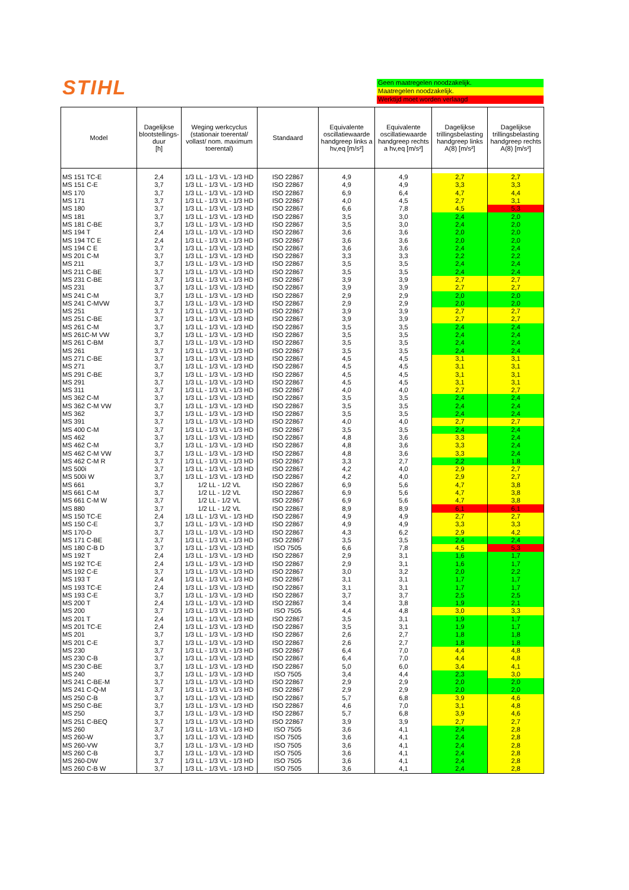STIHL
Geen maatregelen noodzakelijk.
Maatregelen noodzakelijk.
Werktijd moet worden verlaagd
| Model | Dagelijkse blootstellings-duur [h] | Weging werkcyclus (stationair toerental/ vollast/ nom. maximum toerental) | Standaard | Equivalente oscillatiewaarde handgreep links a hv,eq [m/s²] | Equivalente oscillatiewaarde handgreep rechts a hv,eq [m/s²] | Dagelijkse trillingsbelasting handgreep links A(8) [m/s²] | Dagelijkse trillingsbelasting handgreep rechts A(8) [m/s²] |
| --- | --- | --- | --- | --- | --- | --- | --- |
| MS 151 TC-E | 2,4 | 1/3 LL - 1/3 VL - 1/3 HD | ISO 22867 | 4,9 | 4,9 | 2,7 | 2,7 |
| MS 151 C-E | 3,7 | 1/3 LL - 1/3 VL - 1/3 HD | ISO 22867 | 4,9 | 4,9 | 3,3 | 3,3 |
| MS 170 | 3,7 | 1/3 LL - 1/3 VL - 1/3 HD | ISO 22867 | 6,9 | 6,4 | 4,7 | 4,4 |
| MS 171 | 3,7 | 1/3 LL - 1/3 VL - 1/3 HD | ISO 22867 | 4,0 | 4,5 | 2,7 | 3,1 |
| MS 180 | 3,7 | 1/3 LL - 1/3 VL - 1/3 HD | ISO 22867 | 6,6 | 7,8 | 4,5 | 5,3 |
| MS 181 | 3,7 | 1/3 LL - 1/3 VL - 1/3 HD | ISO 22867 | 3,5 | 3,0 | 2,4 | 2,0 |
| MS 181 C-BE | 3,7 | 1/3 LL - 1/3 VL - 1/3 HD | ISO 22867 | 3,5 | 3,0 | 2,4 | 2,0 |
| MS 194 T | 2,4 | 1/3 LL - 1/3 VL - 1/3 HD | ISO 22867 | 3,6 | 3,6 | 2,0 | 2,0 |
| MS 194 TC E | 2,4 | 1/3 LL - 1/3 VL - 1/3 HD | ISO 22867 | 3,6 | 3,6 | 2,0 | 2,0 |
| MS 194 C E | 3,7 | 1/3 LL - 1/3 VL - 1/3 HD | ISO 22867 | 3,6 | 3,6 | 2,4 | 2,4 |
| MS 201 C-M | 3,7 | 1/3 LL - 1/3 VL - 1/3 HD | ISO 22867 | 3,3 | 3,3 | 2,2 | 2,2 |
| MS 211 | 3,7 | 1/3 LL - 1/3 VL - 1/3 HD | ISO 22867 | 3,5 | 3,5 | 2,4 | 2,4 |
| MS 211 C-BE | 3,7 | 1/3 LL - 1/3 VL - 1/3 HD | ISO 22867 | 3,5 | 3,5 | 2,4 | 2,4 |
| MS 231 C-BE | 3,7 | 1/3 LL - 1/3 VL - 1/3 HD | ISO 22867 | 3,9 | 3,9 | 2,7 | 2,7 |
| MS 231 | 3,7 | 1/3 LL - 1/3 VL - 1/3 HD | ISO 22867 | 3,9 | 3,9 | 2,7 | 2,7 |
| MS 241 C-M | 3,7 | 1/3 LL - 1/3 VL - 1/3 HD | ISO 22867 | 2,9 | 2,9 | 2,0 | 2,0 |
| MS 241 C-MVW | 3,7 | 1/3 LL - 1/3 VL - 1/3 HD | ISO 22867 | 2,9 | 2,9 | 2,0 | 2,0 |
| MS 251 | 3,7 | 1/3 LL - 1/3 VL - 1/3 HD | ISO 22867 | 3,9 | 3,9 | 2,7 | 2,7 |
| MS 251 C-BE | 3,7 | 1/3 LL - 1/3 VL - 1/3 HD | ISO 22867 | 3,9 | 3,9 | 2,7 | 2,7 |
| MS 261 C-M | 3,7 | 1/3 LL - 1/3 VL - 1/3 HD | ISO 22867 | 3,5 | 3,5 | 2,4 | 2,4 |
| MS 261C-M VW | 3,7 | 1/3 LL - 1/3 VL - 1/3 HD | ISO 22867 | 3,5 | 3,5 | 2,4 | 2,4 |
| MS 261 C-BM | 3,7 | 1/3 LL - 1/3 VL - 1/3 HD | ISO 22867 | 3,5 | 3,5 | 2,4 | 2,4 |
| MS 261 | 3,7 | 1/3 LL - 1/3 VL - 1/3 HD | ISO 22867 | 3,5 | 3,5 | 2,4 | 2,4 |
| MS 271 C-BE | 3,7 | 1/3 LL - 1/3 VL - 1/3 HD | ISO 22867 | 4,5 | 4,5 | 3,1 | 3,1 |
| MS 271 | 3,7 | 1/3 LL - 1/3 VL - 1/3 HD | ISO 22867 | 4,5 | 4,5 | 3,1 | 3,1 |
| MS 291 C-BE | 3,7 | 1/3 LL - 1/3 VL - 1/3 HD | ISO 22867 | 4,5 | 4,5 | 3,1 | 3,1 |
| MS 291 | 3,7 | 1/3 LL - 1/3 VL - 1/3 HD | ISO 22867 | 4,5 | 4,5 | 3,1 | 3,1 |
| MS 311 | 3,7 | 1/3 LL - 1/3 VL - 1/3 HD | ISO 22867 | 4,0 | 4,0 | 2,7 | 2,7 |
| MS 362 C-M | 3,7 | 1/3 LL - 1/3 VL - 1/3 HD | ISO 22867 | 3,5 | 3,5 | 2,4 | 2,4 |
| MS 362 C-M VW | 3,7 | 1/3 LL - 1/3 VL - 1/3 HD | ISO 22867 | 3,5 | 3,5 | 2,4 | 2,4 |
| MS 362 | 3,7 | 1/3 LL - 1/3 VL - 1/3 HD | ISO 22867 | 3,5 | 3,5 | 2,4 | 2,4 |
| MS 391 | 3,7 | 1/3 LL - 1/3 VL - 1/3 HD | ISO 22867 | 4,0 | 4,0 | 2,7 | 2,7 |
| MS 400 C-M | 3,7 | 1/3 LL - 1/3 VL - 1/3 HD | ISO 22867 | 3,5 | 3,5 | 2,4 | 2,4 |
| MS 462 | 3,7 | 1/3 LL - 1/3 VL - 1/3 HD | ISO 22867 | 4,8 | 3,6 | 3,3 | 2,4 |
| MS 462 C-M | 3,7 | 1/3 LL - 1/3 VL - 1/3 HD | ISO 22867 | 4,8 | 3,6 | 3,3 | 2,4 |
| MS 462 C-M VW | 3,7 | 1/3 LL - 1/3 VL - 1/3 HD | ISO 22867 | 4,8 | 3,6 | 3,3 | 2,4 |
| MS 462 C-M R | 3,7 | 1/3 LL - 1/3 VL - 1/3 HD | ISO 22867 | 3,3 | 2,7 | 2,2 | 1,8 |
| MS 500i | 3,7 | 1/3 LL - 1/3 VL - 1/3 HD | ISO 22867 | 4,2 | 4,0 | 2,9 | 2,7 |
| MS 500i W | 3,7 | 1/3 LL - 1/3 VL - 1/3 HD | ISO 22867 | 4,2 | 4,0 | 2,9 | 2,7 |
| MS 661 | 3,7 | 1/2 LL - 1/2 VL | ISO 22867 | 6,9 | 5,6 | 4,7 | 3,8 |
| MS 661 C-M | 3,7 | 1/2 LL - 1/2 VL | ISO 22867 | 6,9 | 5,6 | 4,7 | 3,8 |
| MS 661 C-M W | 3,7 | 1/2 LL - 1/2 VL | ISO 22867 | 6,9 | 5,6 | 4,7 | 3,8 |
| MS 880 | 3,7 | 1/2 LL - 1/2 VL | ISO 22867 | 8,9 | 8,9 | 6,1 | 6,1 |
| MS 150 TC-E | 2,4 | 1/3 LL - 1/3 VL - 1/3 HD | ISO 22867 | 4,9 | 4,9 | 2,7 | 2,7 |
| MS 150 C-E | 3,7 | 1/3 LL - 1/3 VL - 1/3 HD | ISO 22867 | 4,9 | 4,9 | 3,3 | 3,3 |
| MS 170-D | 3,7 | 1/3 LL - 1/3 VL - 1/3 HD | ISO 22867 | 4,3 | 6,2 | 2,9 | 4,2 |
| MS 171 C-BE | 3,7 | 1/3 LL - 1/3 VL - 1/3 HD | ISO 22867 | 3,5 | 3,5 | 2,4 | 2,4 |
| MS 180 C-B D | 3,7 | 1/3 LL - 1/3 VL - 1/3 HD | ISO 7505 | 6,6 | 7,8 | 4,5 | 5,3 |
| MS 192 T | 2,4 | 1/3 LL - 1/3 VL - 1/3 HD | ISO 22867 | 2,9 | 3,1 | 1,6 | 1,7 |
| MS 192 TC-E | 2,4 | 1/3 LL - 1/3 VL - 1/3 HD | ISO 22867 | 2,9 | 3,1 | 1,6 | 1,7 |
| MS 192 C-E | 3,7 | 1/3 LL - 1/3 VL - 1/3 HD | ISO 22867 | 3,0 | 3,2 | 2,0 | 2,2 |
| MS 193 T | 2,4 | 1/3 LL - 1/3 VL - 1/3 HD | ISO 22867 | 3,1 | 3,1 | 1,7 | 1,7 |
| MS 193 TC-E | 2,4 | 1/3 LL - 1/3 VL - 1/3 HD | ISO 22867 | 3,1 | 3,1 | 1,7 | 1,7 |
| MS 193 C-E | 3,7 | 1/3 LL - 1/3 VL - 1/3 HD | ISO 22867 | 3,7 | 3,7 | 2,5 | 2,5 |
| MS 200 T | 2,4 | 1/3 LL - 1/3 VL - 1/3 HD | ISO 22867 | 3,4 | 3,8 | 1,9 | 2,1 |
| MS 200 | 3,7 | 1/3 LL - 1/3 VL - 1/3 HD | ISO 7505 | 4,4 | 4,8 | 3,0 | 3,3 |
| MS 201 T | 2,4 | 1/3 LL - 1/3 VL - 1/3 HD | ISO 22867 | 3,5 | 3,1 | 1,9 | 1,7 |
| MS 201 TC-E | 2,4 | 1/3 LL - 1/3 VL - 1/3 HD | ISO 22867 | 3,5 | 3,1 | 1,9 | 1,7 |
| MS 201 | 3,7 | 1/3 LL - 1/3 VL - 1/3 HD | ISO 22867 | 2,6 | 2,7 | 1,8 | 1,8 |
| MS 201 C-E | 3,7 | 1/3 LL - 1/3 VL - 1/3 HD | ISO 22867 | 2,6 | 2,7 | 1,8 | 1,8 |
| MS 230 | 3,7 | 1/3 LL - 1/3 VL - 1/3 HD | ISO 22867 | 6,4 | 7,0 | 4,4 | 4,8 |
| MS 230 C-B | 3,7 | 1/3 LL - 1/3 VL - 1/3 HD | ISO 22867 | 6,4 | 7,0 | 4,4 | 4,8 |
| MS 230 C-BE | 3,7 | 1/3 LL - 1/3 VL - 1/3 HD | ISO 22867 | 5,0 | 6,0 | 3,4 | 4,1 |
| MS 240 | 3,7 | 1/3 LL - 1/3 VL - 1/3 HD | ISO 7505 | 3,4 | 4,4 | 2,3 | 3,0 |
| MS 241 C-BE-M | 3,7 | 1/3 LL - 1/3 VL - 1/3 HD | ISO 22867 | 2,9 | 2,9 | 2,0 | 2,0 |
| MS 241 C-Q-M | 3,7 | 1/3 LL - 1/3 VL - 1/3 HD | ISO 22867 | 2,9 | 2,9 | 2,0 | 2,0 |
| MS 250 C-B | 3,7 | 1/3 LL - 1/3 VL - 1/3 HD | ISO 22867 | 5,7 | 6,8 | 3,9 | 4,6 |
| MS 250 C-BE | 3,7 | 1/3 LL - 1/3 VL - 1/3 HD | ISO 22867 | 4,6 | 7,0 | 3,1 | 4,8 |
| MS 250 | 3,7 | 1/3 LL - 1/3 VL - 1/3 HD | ISO 22867 | 5,7 | 6,8 | 3,9 | 4,6 |
| MS 251 C-BEQ | 3,7 | 1/3 LL - 1/3 VL - 1/3 HD | ISO 22867 | 3,9 | 3,9 | 2,7 | 2,7 |
| MS 260 | 3,7 | 1/3 LL - 1/3 VL - 1/3 HD | ISO 7505 | 3,6 | 4,1 | 2,4 | 2,8 |
| MS 260-W | 3,7 | 1/3 LL - 1/3 VL - 1/3 HD | ISO 7505 | 3,6 | 4,1 | 2,4 | 2,8 |
| MS 260-VW | 3,7 | 1/3 LL - 1/3 VL - 1/3 HD | ISO 7505 | 3,6 | 4,1 | 2,4 | 2,8 |
| MS 260 C-B | 3,7 | 1/3 LL - 1/3 VL - 1/3 HD | ISO 7505 | 3,6 | 4,1 | 2,4 | 2,8 |
| MS 260-DW | 3,7 | 1/3 LL - 1/3 VL - 1/3 HD | ISO 7505 | 3,6 | 4,1 | 2,4 | 2,8 |
| MS 260 C-B W | 3,7 | 1/3 LL - 1/3 VL - 1/3 HD | ISO 7505 | 3,6 | 4,1 | 2,4 | 2,8 |